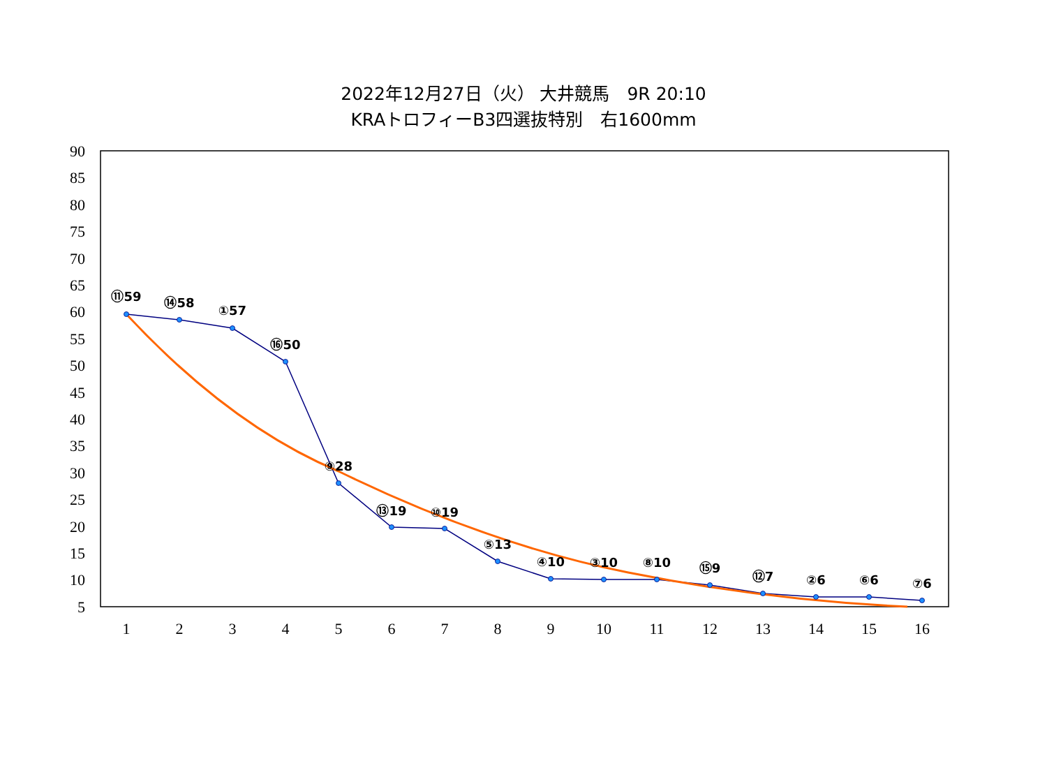2022年12月27日（火） 大井競馬　9R 20:10
KRAトロフィーB3四選抜特別　右1600mm
90
85
80
75
70
65
60
55
50
45
40
35
30
25
20
15
10
5
1
2
3
4
5
6
7
8
9
10
11
12
13
14
15
16
⑪59
⑭58
①57
⑯50
⑨28
⑬19
⑩19
⑤13
④10
③10
⑧10
⑮9
⑫7
②6
⑥6
⑦6